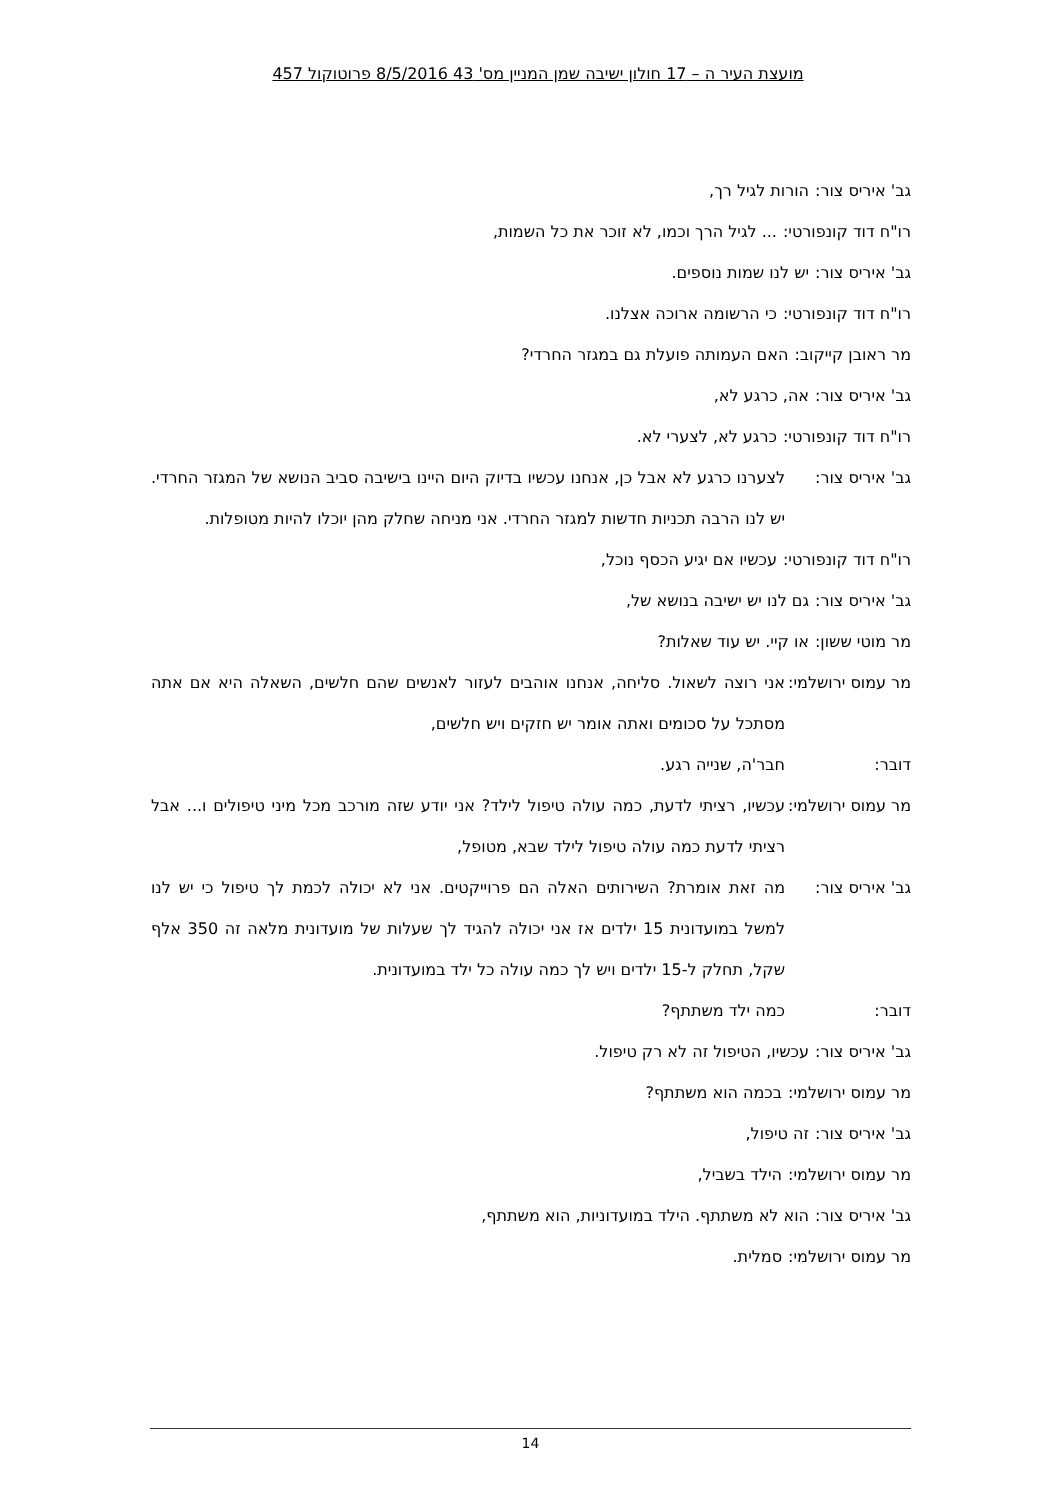מועצת העיר ה – 17 חולון ישיבה שמן המניין מס' 43 8/5/2016 פרוטוקול 457
גב' איריס צור: הורות לגיל רך,
רו"ח דוד קונפורטי:... לגיל הרך וכמו, לא זוכר את כל השמות,
גב' איריס צור: יש לנו שמות נוספים.
רו"ח דוד קונפורטי: כי הרשומה ארוכה אצלנו.
מר ראובן קייקוב: האם העמותה פועלת גם במגזר החרדי?
גב' איריס צור: אה, כרגע לא,
רו"ח דוד קונפורטי: כרגע לא, לצערי לא.
גב' איריס צור: לצערנו כרגע לא אבל כן, אנחנו עכשיו בדיוק היום היינו בישיבה סביב הנושא של המגזר החרדי. יש לנו הרבה תכניות חדשות למגזר החרדי. אני מניחה שחלק מהן יוכלו להיות מטופלות.
רו"ח דוד קונפורטי: עכשיו אם יגיע הכסף נוכל,
גב' איריס צור: גם לנו יש ישיבה בנושא של,
מר מוטי ששון: או קיי. יש עוד שאלות?
מר עמוס ירושלמי: אני רוצה לשאול. סליחה, אנחנו אוהבים לעזור לאנשים שהם חלשים, השאלה היא אם אתה מסתכל על סכומים ואתה אומר יש חזקים ויש חלשים,
דובר: חבר'ה, שנייה רגע.
מר עמוס ירושלמי: עכשיו, רציתי לדעת, כמה עולה טיפול לילד? אני יודע שזה מורכב מכל מיני טיפולים ו... אבל רציתי לדעת כמה עולה טיפול לילד שבא, מטופל,
גב' איריס צור: מה זאת אומרת? השירותים האלה הם פרוייקטים. אני לא יכולה לכמת לך טיפול כי יש לנו למשל במועדונית 15 ילדים אז אני יכולה להגיד לך שעלות של מועדונית מלאה זה 350 אלף שקל, תחלק ל-15 ילדים ויש לך כמה עולה כל ילד במועדונית.
דובר: כמה ילד משתתף?
גב' איריס צור: עכשיו, הטיפול זה לא רק טיפול.
מר עמוס ירושלמי: בכמה הוא משתתף?
גב' איריס צור: זה טיפול,
מר עמוס ירושלמי: הילד בשביל,
גב' איריס צור: הוא לא משתתף. הילד במועדוניות, הוא משתתף,
מר עמוס ירושלמי: סמלית.
14